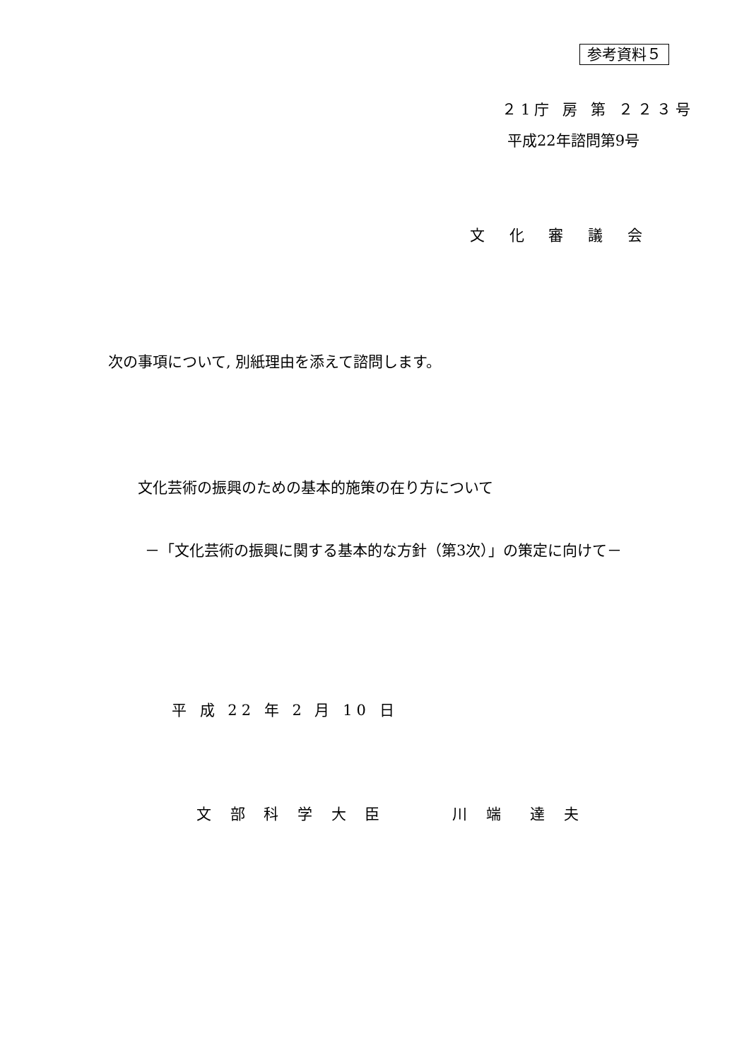参考資料５
２1庁 房 第 ２２３号
平成22年諮問第9号
文 化 審 議 会
次の事項について, 別紙理由を添えて諮問します。
文化芸術の振興のための基本的施策の在り方について
－「文化芸術の振興に関する基本的な方針（第3次）」の策定に向けて－
平 成 22 年 2 月 10 日
文 部 科 学 大 臣　　　川 端　達 夫